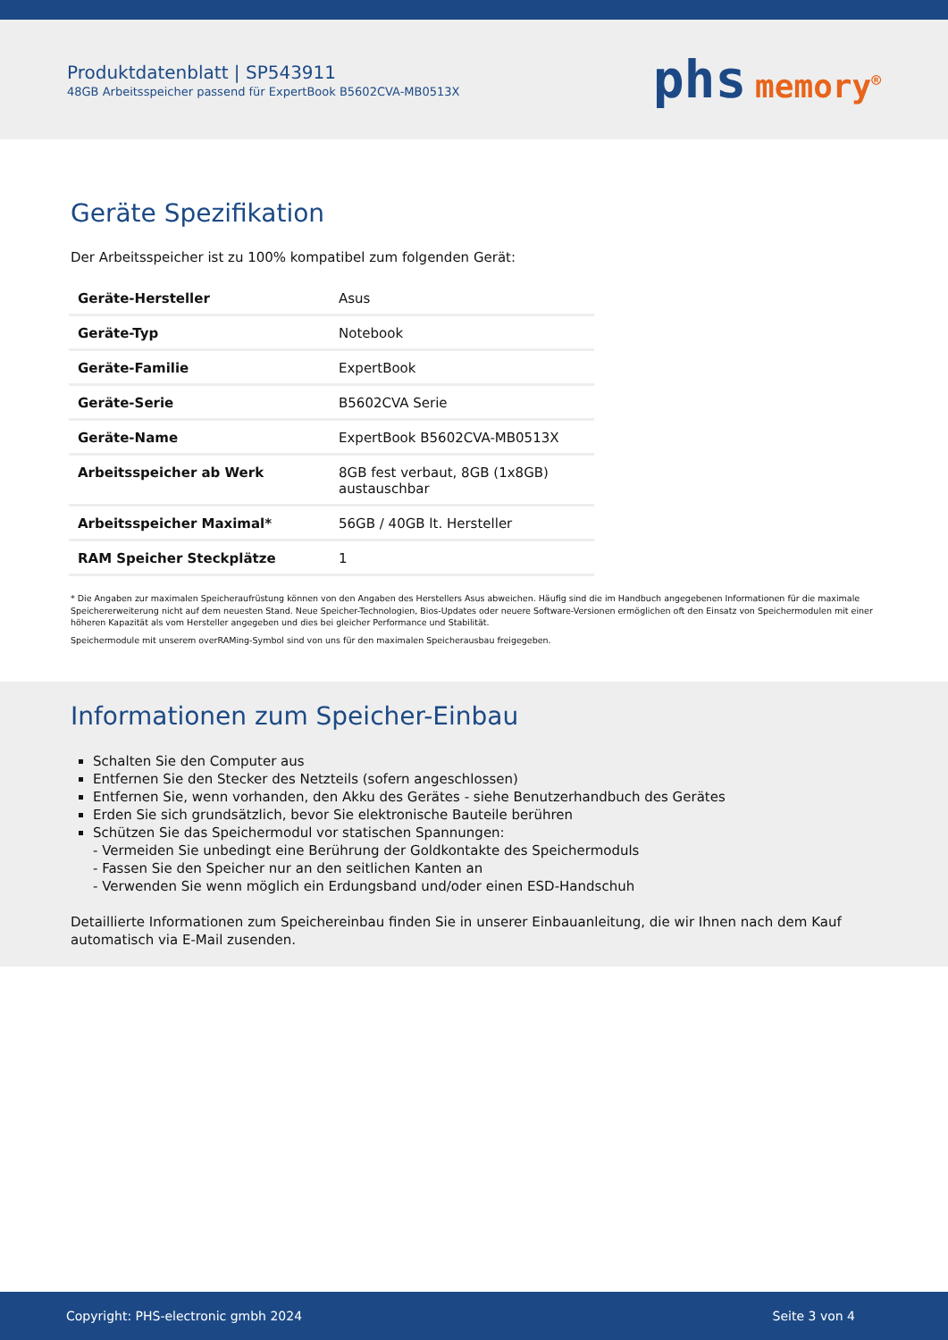Produktdatenblatt | SP543911
48GB Arbeitsspeicher passend für ExpertBook B5602CVA-MB0513X
phs memory<sup>®</sup>
Geräte Spezifikation
Der Arbeitsspeicher ist zu 100% kompatibel zum folgenden Gerät:
| Geräte-Hersteller | Asus |
| Geräte-Typ | Notebook |
| Geräte-Familie | ExpertBook |
| Geräte-Serie | B5602CVA Serie |
| Geräte-Name | ExpertBook B5602CVA-MB0513X |
| Arbeitsspeicher ab Werk | 8GB fest verbaut, 8GB (1x8GB) austauschbar |
| Arbeitsspeicher Maximal* | 56GB / 40GB lt. Hersteller |
| RAM Speicher Steckplätze | 1 |
* Die Angaben zur maximalen Speicheraufrüstung können von den Angaben des Herstellers Asus abweichen. Häufig sind die im Handbuch angegebenen Informationen für die maximale Speichererweiterung nicht auf dem neuesten Stand. Neue Speicher-Technologien, Bios-Updates oder neuere Software-Versionen ermöglichen oft den Einsatz von Speichermodulen mit einer höheren Kapazität als vom Hersteller angegeben und dies bei gleicher Performance und Stabilität.
Speichermodule mit unserem overRAMing-Symbol sind von uns für den maximalen Speicherausbau freigegeben.
Informationen zum Speicher-Einbau
Schalten Sie den Computer aus
Entfernen Sie den Stecker des Netzteils (sofern angeschlossen)
Entfernen Sie, wenn vorhanden, den Akku des Gerätes - siehe Benutzerhandbuch des Gerätes
Erden Sie sich grundsätzlich, bevor Sie elektronische Bauteile berühren
Schützen Sie das Speichermodul vor statischen Spannungen:
- Vermeiden Sie unbedingt eine Berührung der Goldkontakte des Speichermoduls
- Fassen Sie den Speicher nur an den seitlichen Kanten an
- Verwenden Sie wenn möglich ein Erdungsband und/oder einen ESD-Handschuh
Detaillierte Informationen zum Speichereinbau finden Sie in unserer Einbauanleitung, die wir Ihnen nach dem Kauf automatisch via E-Mail zusenden.
Copyright: PHS-electronic gmbh 2024 Seite 3 von 4